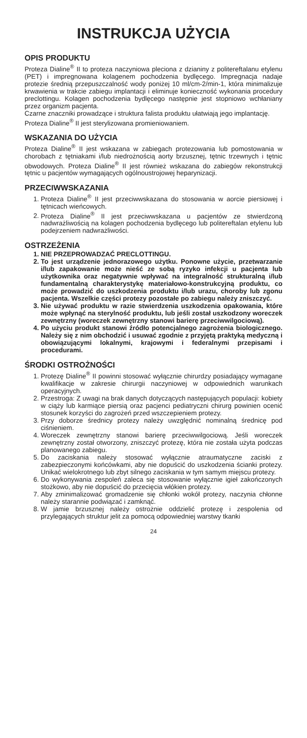INSTRUKCJA UŻYCIA
OPIS PRODUKTU
Proteza Dialine<sup>®</sup> II to proteza naczyniowa pleciona z dzianiny z politereftalanu etylenu (PET) i impregnowana kolagenem pochodzenia bydlęcego. Impregnacja nadaje protezie średnią przepuszczalność wody poniżej 10 ml/cm-2/min-1, która minimalizuje krwawienia w trakcie zabiegu implantacji i eliminuje konieczność wykonania procedury preclottingu. Kolagen pochodzenia bydlęcego następnie jest stopniowo wchłaniany przez organizm pacjenta.
Czarne znaczniki prowadzące i struktura falista produktu ułatwiają jego implantację.
Proteza Dialine<sup>®</sup> II jest sterylizowana promieniowaniem.
WSKAZANIA DO UŻYCIA
Proteza Dialine<sup>®</sup> II jest wskazana w zabiegach protezowania lub pomostowania w chorobach z tętniakami i/lub niedrożnością aorty brzusznej, tętnic trzewnych i tętnic obwodowych. Proteza Dialine<sup>®</sup> II jest również wskazana do zabiegów rekonstrukcji tętnic u pacjentów wymagających ogólnoustrojowej heparynizacji.
PRZECIWWSKAZANIA
1. Proteza Dialine<sup>®</sup> II jest przeciwwskazana do stosowania w aorcie piersiowej i tętnicach wieńcowych.
2. Proteza Dialine<sup>®</sup> II jest przeciwwskazana u pacjentów ze stwierdzoną nadwrażliwością na kolagen pochodzenia bydlęcego lub politereftalan etylenu lub podejrzeniem nadwrażliwości.
OSTRZEŻENIA
1. NIE PRZEPROWADZAĆ PRECLOTTINGU.
2. To jest urządzenie jednorazowego użytku. Ponowne użycie, przetwarzanie i/lub zapakowanie może nieść ze sobą ryzyko infekcji u pacjenta lub użytkownika oraz negatywnie wpływać na integralność strukturalną i/lub fundamentalną charakterystykę materiałowo-konstrukcyjną produktu, co może prowadzić do uszkodzenia produktu i/lub urazu, choroby lub zgonu pacjenta. Wszelkie części protezy pozostałe po zabiegu należy zniszczyć.
3. Nie używać produktu w razie stwierdzenia uszkodzenia opakowania, które może wpłynąć na sterylność produktu, lub jeśli został uszkodzony woreczek zewnętrzny (woreczek zewnętrzny stanowi barierę przeciwwilgociową).
4. Po użyciu produkt stanowi źródło potencjalnego zagrożenia biologicznego. Należy się z nim obchodzić i usuwać zgodnie z przyjętą praktyką medyczną i obowiązującymi lokalnymi, krajowymi i federalnymi przepisami i procedurami.
ŚRODKI OSTROŻNOŚCI
1. Protezę Dialine<sup>®</sup> II powinni stosować wyłącznie chirurdzy posiadający wymagane kwalifikacje w zakresie chirurgii naczyniowej w odpowiednich warunkach operacyjnych.
2. Przestroga: Z uwagi na brak danych dotyczących następujących populacji: kobiety w ciąży lub karmiące piersią oraz pacjenci pediatryczni chirurg powinien ocenić stosunek korzyści do zagrożeń przed wszczepieniem protezy.
3. Przy doborze średnicy protezy należy uwzględnić nominalną średnicę pod ciśnieniem.
4. Woreczek zewnętrzny stanowi barierę przeciwwilgociową. Jeśli woreczek zewnętrzny został otworzony, zniszczyć protezę, która nie została użyta podczas planowanego zabiegu.
5. Do zaciskania należy stosować wyłącznie atraumatyczne zaciski z zabezpieczonymi końcówkami, aby nie dopuścić do uszkodzenia ścianki protezy. Unikać wielokrotnego lub zbyt silnego zaciskania w tym samym miejscu protezy.
6. Do wykonywania zespoleń zaleca się stosowanie wyłącznie igieł zakończonych stożkowo, aby nie dopuścić do przecięcia włókien protezy.
7. Aby zminimalizować gromadzenie się chłonki wokół protezy, naczynia chłonne należy starannie podwiązać i zamknąć.
8. W jamie brzusznej należy ostrożnie oddzielić protezę i zespolenia od przylegających struktur jelit za pomocą odpowiedniej warstwy tkanki
24